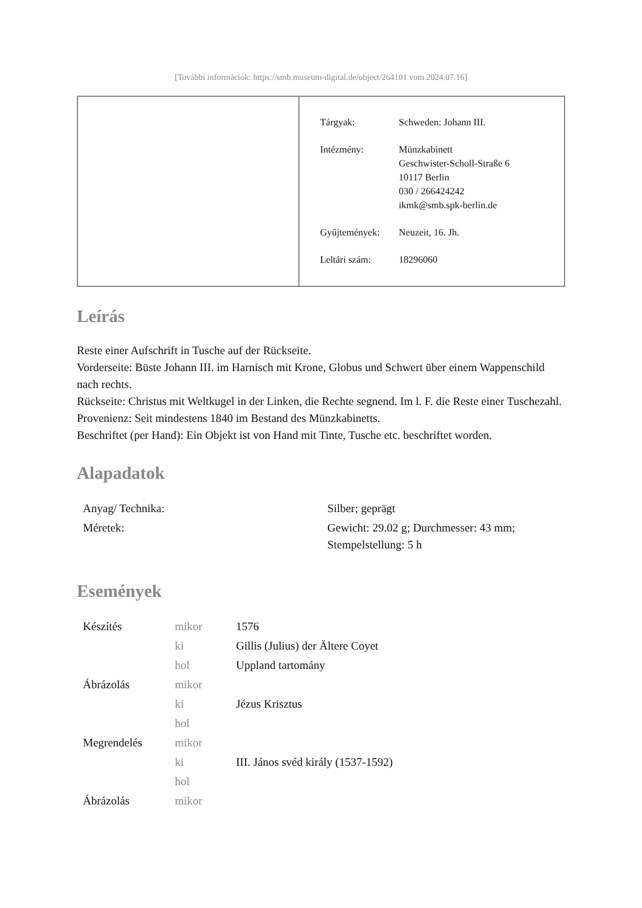[További információk: https://smb.museum-digital.de/object/264101 vom 2024.07.16]
| Tárgyak: | Schweden: Johann III. |
| Intézmény: | Münzkabinett Geschwister-Scholl-Straße 6 10117 Berlin 030 / 266424242 ikmk@smb.spk-berlin.de |
| Gyűjtemények: | Neuzeit, 16. Jh. |
| Leltári szám: | 18296060 |
Leírás
Reste einer Aufschrift in Tusche auf der Rückseite.
Vorderseite: Büste Johann III. im Harnisch mit Krone, Globus und Schwert über einem Wappenschild nach rechts.
Rückseite: Christus mit Weltkugel in der Linken, die Rechte segnend. Im l. F. die Reste einer Tuschezahl.
Provenienz: Seit mindestens 1840 im Bestand des Münzkabinetts.
Beschriftet (per Hand): Ein Objekt ist von Hand mit Tinte, Tusche etc. beschriftet worden.
Alapadatok
| Anyag/ Technika: | Silber; geprägt |
| Méretek: | Gewicht: 29.02 g; Durchmesser: 43 mm; Stempelstellung: 5 h |
Események
| Készítés | mikor | 1576 |
| | ki | Gillis (Julius) der Ältere Coyet |
| | hol | Uppland tartomány |
| Ábrázolás | mikor | |
| | ki | Jézus Krisztus |
| | hol | |
| Megrendelés | mikor | |
| | ki | III. János svéd király (1537-1592) |
| | hol | |
| Ábrázolás | mikor | |